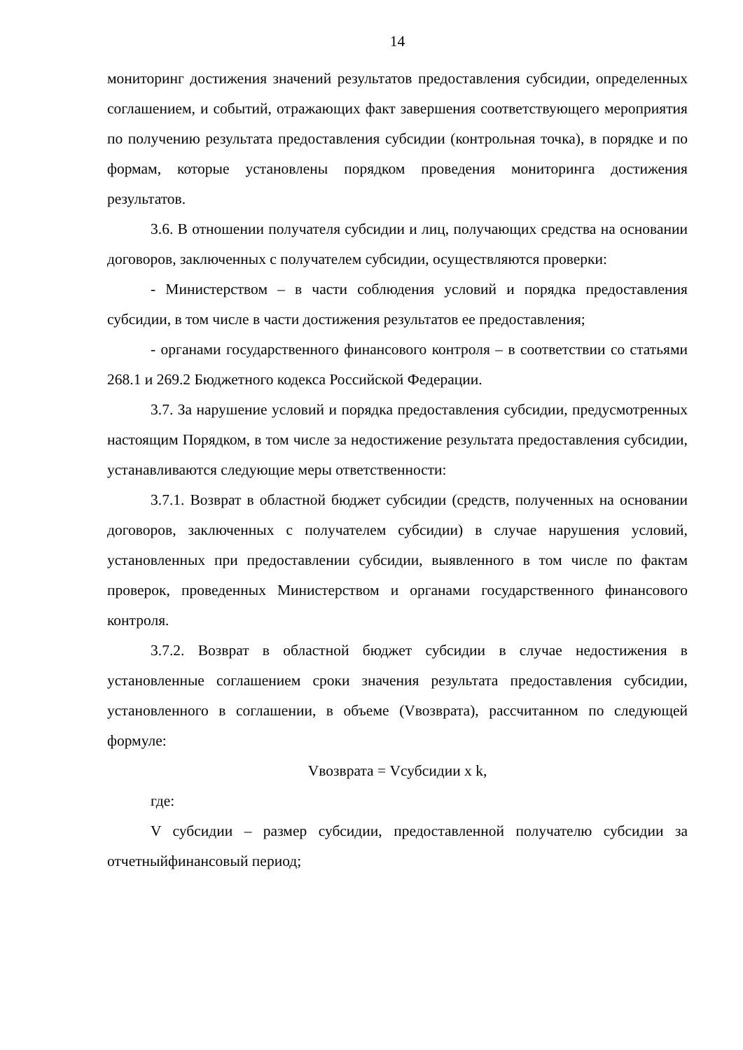14
мониторинг достижения значений результатов предоставления субсидии, определенных соглашением, и событий, отражающих факт завершения соответствующего мероприятия по получению результата предоставления субсидии (контрольная точка), в порядке и по формам, которые установлены порядком проведения мониторинга достижения результатов.
3.6. В отношении получателя субсидии и лиц, получающих средства на основании договоров, заключенных с получателем субсидии, осуществляются проверки:
- Министерством – в части соблюдения условий и порядка предоставления субсидии, в том числе в части достижения результатов ее предоставления;
- органами государственного финансового контроля – в соответствии со статьями 268.1 и 269.2 Бюджетного кодекса Российской Федерации.
3.7. За нарушение условий и порядка предоставления субсидии, предусмотренных настоящим Порядком, в том числе за недостижение результата предоставления субсидии, устанавливаются следующие меры ответственности:
3.7.1. Возврат в областной бюджет субсидии (средств, полученных на основании договоров, заключенных с получателем субсидии) в случае нарушения условий, установленных при предоставлении субсидии, выявленного в том числе по фактам проверок, проведенных Министерством и органами государственного финансового контроля.
3.7.2. Возврат в областной бюджет субсидии в случае недостижения в установленные соглашением сроки значения результата предоставления субсидии, установленного в соглашении, в объеме (Vвозврата), рассчитанном по следующей формуле:
Vвозврата = Vсубсидии x k,
где:
V субсидии – размер субсидии, предоставленной получателю субсидии за отчетныйфинансовый период;